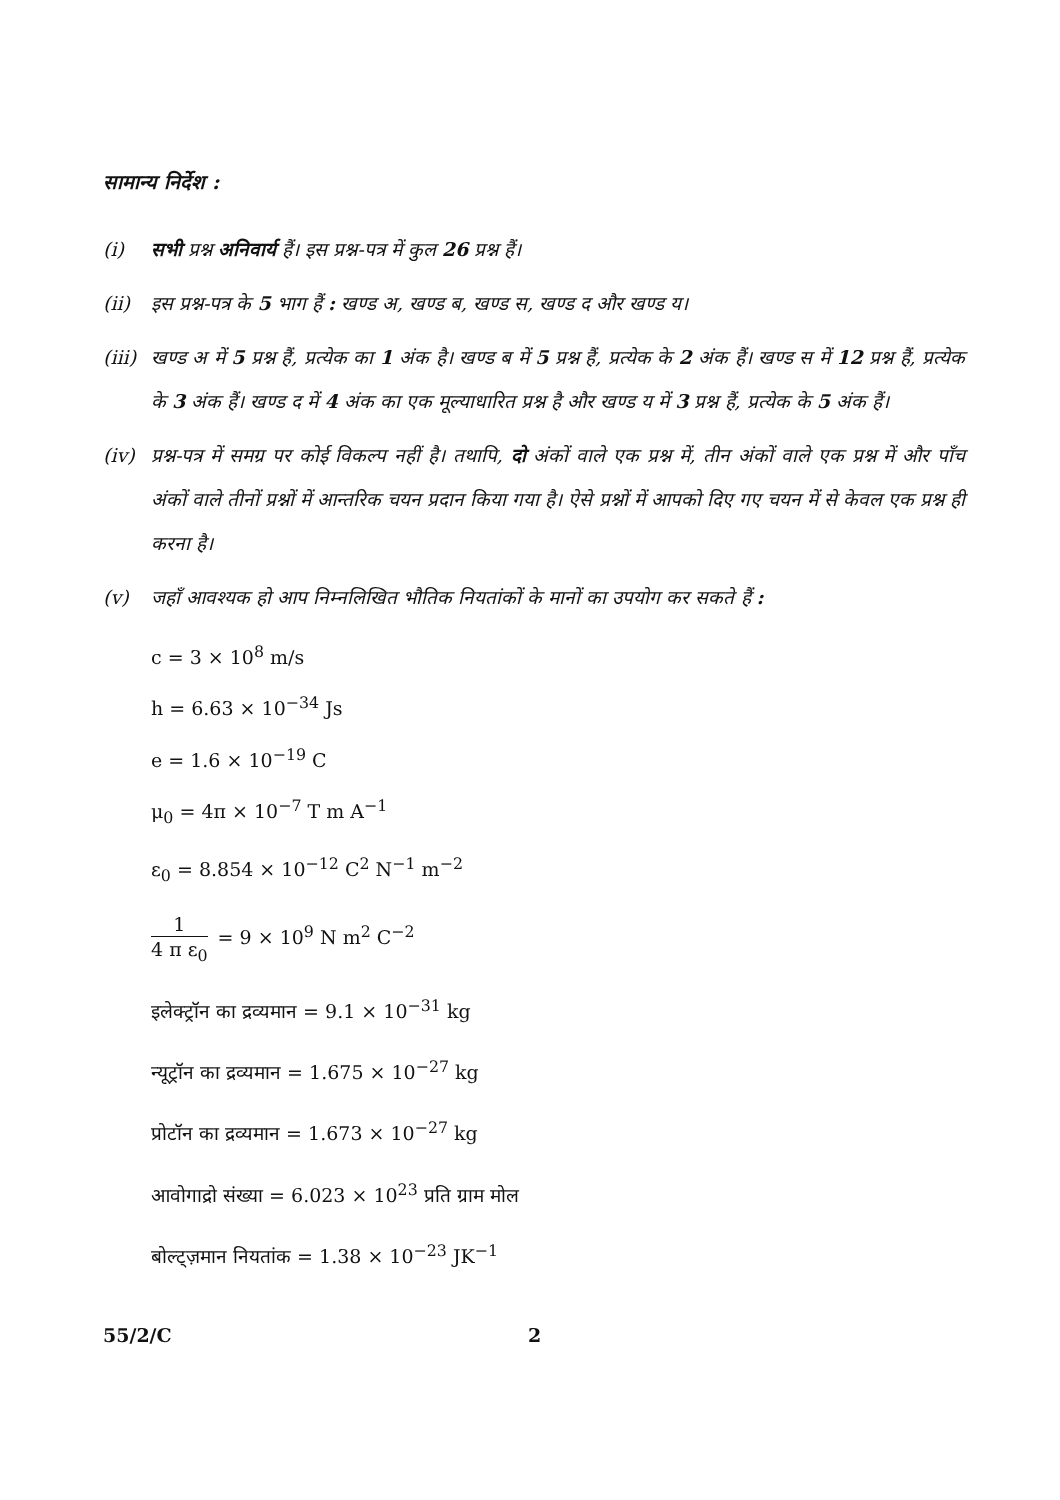सामान्य निर्देश :
(i) सभी प्रश्न अनिवार्य हैं। इस प्रश्न-पत्र में कुल 26 प्रश्न हैं।
(ii) इस प्रश्न-पत्र के 5 भाग हैं : खण्ड अ, खण्ड ब, खण्ड स, खण्ड द और खण्ड य।
(iii)
खण्ड अ में 5 प्रश्न हैं, प्रत्येक का 1 अंक है। खण्ड ब में 5 प्रश्न हैं, प्रत्येक के 2 अंक हैं। खण्ड स में 12 प्रश्न हैं, प्रत्येक के 3 अंक हैं। खण्ड द में 4 अंक का एक मूल्याधारित प्रश्न है और खण्ड य में 3 प्रश्न हैं, प्रत्येक के 5 अंक हैं।
(iv) प्रश्न-पत्र में समग्र पर कोई विकल्प नहीं है। तथापि, दो अंकों वाले एक प्रश्न में, तीन अंकों वाले एक प्रश्न में और पाँच अंकों वाले तीनों प्रश्नों में आन्तरिक चयन प्रदान किया गया है। ऐसे प्रश्नों में आपको दिए गए चयन में से केवल एक प्रश्न ही करना है।
(v) जहाँ आवश्यक हो आप निम्नलिखित भौतिक नियतांकों के मानों का उपयोग कर सकते हैं :
c = 3 × 10<sup>8</sup> m/s
h = 6.63 × 10<sup>−34</sup> Js
e = 1.6 × 10<sup>−19</sup> C
μ<sub>0</sub> = 4π × 10<sup>−7</sup> T m A<sup>−1</sup>
ε<sub>0</sub> = 8.854 × 10<sup>−12</sup> C<sup>2</sup> N<sup>−1</sup> m<sup>−2</sup>
1 4 π ε<sub>0</sub> = 9 × 10<sup>9</sup> N m<sup>2</sup> C<sup>−2</sup>
इलेक्ट्रॉन का द्रव्यमान = 9.1 × 10<sup>−31</sup> kg
न्यूट्रॉन का द्रव्यमान = 1.675 × 10<sup>−27</sup> kg
प्रोटॉन का द्रव्यमान = 1.673 × 10<sup>−27</sup> kg
आवोगाद्रो संख्या = 6.023 × 10<sup>23</sup> प्रति ग्राम मोल
बोल्ट्ज़मान नियतांक = 1.38 × 10<sup>−23</sup> JK<sup>−1</sup>
55/2/C 2